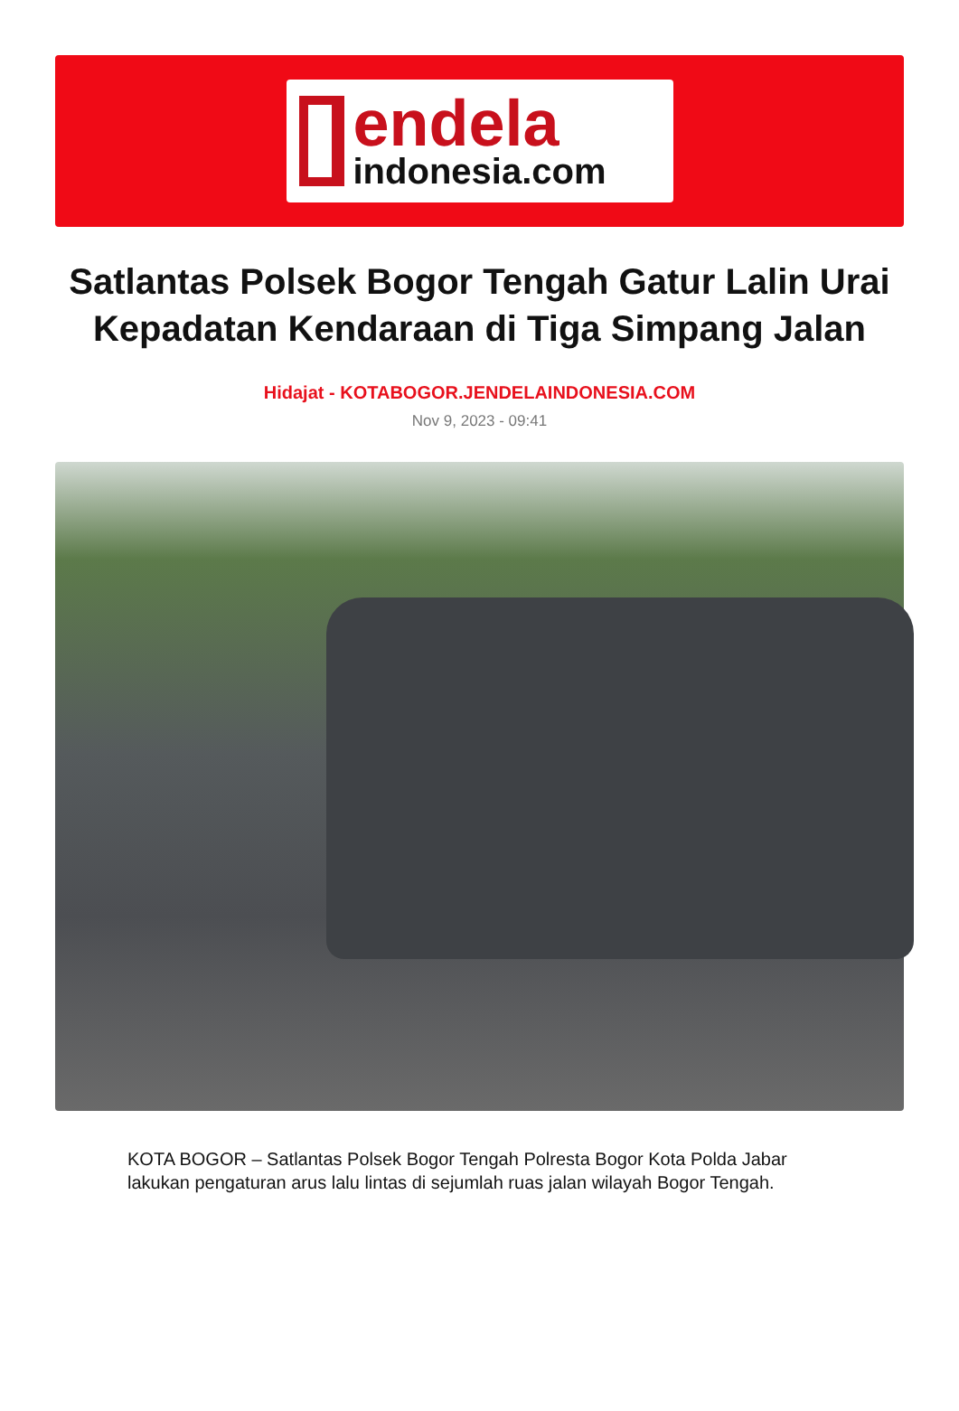endela
indonesia.com
Satlantas Polsek Bogor Tengah Gatur Lalin Urai Kepadatan Kendaraan di Tiga Simpang Jalan
Hidajat - KOTABOGOR.JENDELAINDONESIA.COM
Nov 9, 2023 - 09:41
KOTA BOGOR – Satlantas Polsek Bogor Tengah Polresta Bogor Kota Polda Jabar lakukan pengaturan arus lalu lintas di sejumlah ruas jalan wilayah Bogor Tengah.